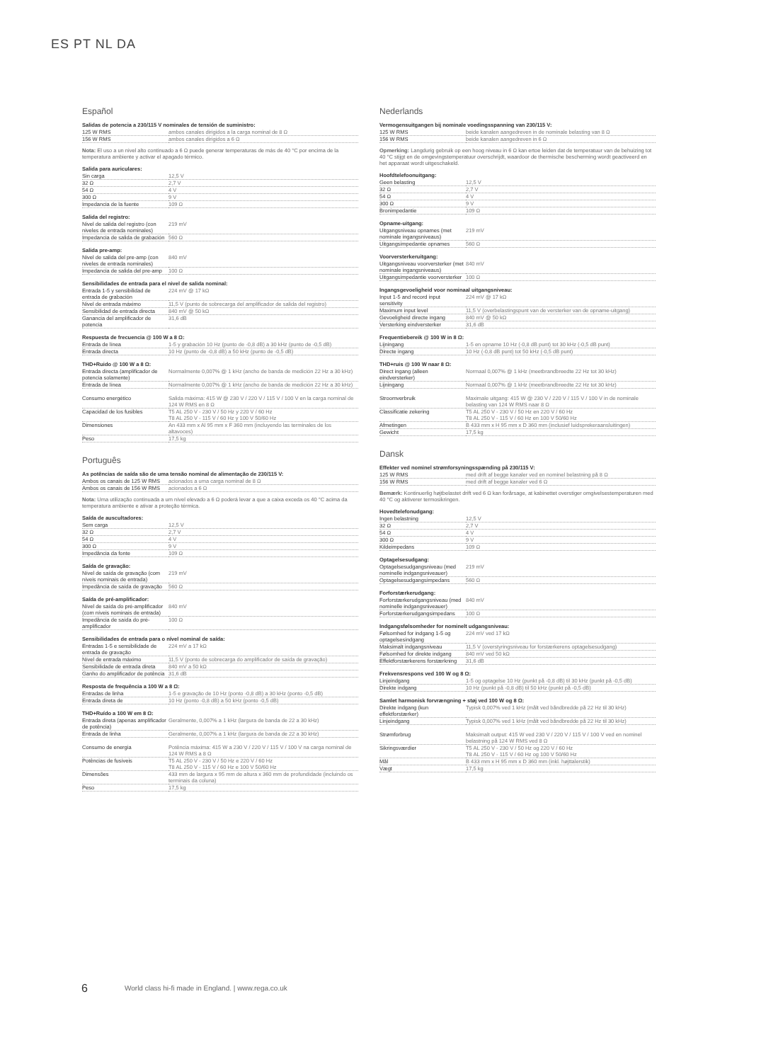ES PT NL DA
Español
Salidas de potencia a 230/115 V nominales de tensión de suministro:
| 125 W RMS | ambos canales dirigidos a la carga nominal de 8 Ω |
| 156 W RMS | ambos canales dirigidos a 6 Ω |
Nota: El uso a un nivel alto continuado a 6 Ω puede generar temperaturas de más de 40 °C por encima de la temperatura ambiente y activar el apagado térmico.
Salida para auriculares:
| Sin carga | 12,5 V |
| 32 Ω | 2,7 V |
| 54 Ω | 4 V |
| 300 Ω | 9 V |
| Impedancia de la fuente | 109 Ω |
Salida del registro:
| Nivel de salida del registro (con niveles de entrada nominales) | 219 mV |
| Impedancia de salida de grabación | 560 Ω |
Salida pre-amp:
| Nivel de salida del pre-amp (con niveles de entrada nominales) | 840 mV |
| Impedancia de salida del pre-amp | 100 Ω |
Sensibilidades de entrada para el nivel de salida nominal:
| Entrada 1-5 y sensibilidad de entrada de grabación | 224 mV @ 17 kΩ |
| Nivel de entrada máximo | 11,5 V (punto de sobrecarga del amplificador de salida del registro) |
| Sensibilidad de entrada directa | 840 mV @ 50 kΩ |
| Ganancia del amplificador de potencia | 31,6 dB |
Respuesta de frecuencia @ 100 W a 8 Ω:
| Entrada de línea | 1-5 y grabación 10 Hz (punto de -0,8 dB) a 30 kHz (punto de -0,5 dB) |
| Entrada directa | 10 Hz (punto de -0,8 dB) a 50 kHz (punto de -0,5 dB) |
THD+Ruido @ 100 W a 8 Ω:
| Entrada directa (amplificador de potencia solamente) | Normalmente 0,007% @ 1 kHz (ancho de banda de medición 22 Hz a 30 kHz) |
| Entrada de línea | Normalmente 0,007% @ 1 kHz (ancho de banda de medición 22 Hz a 30 kHz) |
| Consumo energético | Salida máxima: 415 W @ 230 V / 220 V / 115 V / 100 V en la carga nominal de 124 W RMS en 8 Ω |
| Capacidad de los fusibles | T5 AL 250 V - 230 V / 50 Hz y 220 V / 60 Hz T8 AL 250 V - 115 V / 60 Hz y 100 V 50/60 Hz |
| Dimensiones | An 433 mm x Al 95 mm x F 360 mm (incluyendo las terminales de los altavoces) |
| Peso | 17,5 kg |
Português
As potências de saída são de uma tensão nominal de alimentação de 230/115 V:
| Ambos os canais de 125 W RMS | acionados a uma carga nominal de 8 Ω |
| Ambos os canais de 156 W RMS | acionados a 6 Ω |
Nota: Uma utilização continuada a um nível elevado a 6 Ω poderá levar a que a caixa exceda os 40 °C acima da temperatura ambiente e ativar a proteção térmica.
Saída de auscultadores:
| Sem carga | 12,5 V |
| 32 Ω | 2,7 V |
| 54 Ω | 4 V |
| 300 Ω | 9 V |
| Impedância da fonte | 109 Ω |
Saída de gravação:
| Nível de saída de gravação (com níveis nominais de entrada) | 219 mV |
| Impedância de saída de gravação | 560 Ω |
Saída de pré-amplificador:
| Nível de saída do pré-amplificador (com níveis nominais de entrada) | 840 mV |
| Impedância de saída do pré-amplificador | 100 Ω |
Sensibilidades de entrada para o nível nominal de saída:
| Entradas 1-5 e sensibilidade de entrada de gravação | 224 mV a 17 kΩ |
| Nível de entrada máximo | 11,5 V (ponto de sobrecarga do amplificador de saída de gravação) |
| Sensibilidade de entrada direta | 840 mV a 50 kΩ |
| Ganho do amplificador de potência | 31,6 dB |
Resposta de frequência a 100 W a 8 Ω:
| Entradas de linha | 1-5 e gravação de 10 Hz (ponto -0,8 dB) a 30 kHz (ponto -0,5 dB) |
| Entrada direta de | 10 Hz (ponto -0,8 dB) a 50 kHz (ponto -0,5 dB) |
THD+Ruído a 100 W em 8 Ω:
| Entrada direta (apenas amplificador de potência) | Geralmente, 0,007% a 1 kHz (largura de banda de 22 a 30 kHz) |
| Entrada de linha | Geralmente, 0,007% a 1 kHz (largura de banda de 22 a 30 kHz) |
| Consumo de energia | Potência máxima: 415 W a 230 V / 220 V / 115 V / 100 V na carga nominal de 124 W RMS a 8 Ω |
| Potências de fusíveis | T5 AL 250 V - 230 V / 50 Hz e 220 V / 60 Hz T8 AL 250 V - 115 V / 60 Hz e 100 V 50/60 Hz |
| Dimensões | 433 mm de largura x 95 mm de altura x 360 mm de profundidade (incluindo os terminais da coluna) |
| Peso | 17,5 kg |
Nederlands
Vermogensuitgangen bij nominale voedingsspanning van 230/115 V:
| 125 W RMS | beide kanalen aangedreven in de nominale belasting van 8 Ω |
| 156 W RMS | beide kanalen aangedreven in 6 Ω |
Opmerking: Langdurig gebruik op een hoog niveau in 6 Ω kan ertoe leiden dat de temperatuur van de behuizing tot 40 °C stijgt en de omgevingstemperatuur overschrijdt, waardoor de thermische bescherming wordt geactiveerd en het apparaat wordt uitgeschakeld.
Hoofdtelefoonuitgang:
| Geen belasting | 12,5 V |
| 32 Ω | 2,7 V |
| 54 Ω | 4 V |
| 300 Ω | 9 V |
| Bronimpedantie | 109 Ω |
Opname-uitgang:
| Uitgangsniveau opnames (met nominale ingangsniveaus) | 219 mV |
| Uitgangsimpedantie opnames | 560 Ω |
Voorversterkeruitgang:
| Uitgangsniveau voorversterker (met nominale ingangsniveaus) | 840 mV |
| Uitgangsimpedantie voorversterker | 100 Ω |
Ingangsgevoeligheid voor nominaal uitgangsniveau:
| Input 1-5 and record input sensitivity | 224 mV @ 17 kΩ |
| Maximum input level | 11,5 V (overbelastingspunt van de versterker van de opname-uitgang) |
| Gevoeligheid directe ingang | 840 mV @ 50 kΩ |
| Versterking eindversterker | 31,6 dB |
Frequentiebereik @ 100 W in 8 Ω:
| Lijningang | 1-5 en opname 10 Hz (-0,8 dB punt) tot 30 kHz (-0,5 dB punt) |
| Directe ingang | 10 Hz (-0,8 dB punt) tot 50 kHz (-0,5 dB punt) |
THD+ruis @ 100 W naar 8 Ω:
| Direct ingang (alleen eindversterker) | Normaal 0,007% @ 1 kHz (meetbrandbreedte 22 Hz tot 30 kHz) |
| Lijningang | Normaal 0,007% @ 1 kHz (meetbrandbreedte 22 Hz tot 30 kHz) |
| Stroomverbruik | Maximale uitgang: 415 W @ 230 V / 220 V / 115 V / 100 V in de nominale belasting van 124 W RMS naar 8 Ω |
| Classificatie zekering | T5 AL 250 V - 230 V / 50 Hz en 220 V / 60 Hz T8 AL 250 V - 115 V / 60 Hz en 100 V 50/60 Hz |
| Afmetingen | B 433 mm x H 95 mm x D 360 mm (inclusief luidsprekeraansluitingen) |
| Gewicht | 17,5 kg |
Dansk
Effekter ved nominel strømforsyningsspænding på 230/115 V:
| 125 W RMS | med drift af begge kanaler ved en nominel belastning på 8 Ω |
| 156 W RMS | med drift af begge kanaler ved 6 Ω |
Bemærk: Kontinuerlig højtbelastet drift ved 6 Ω kan forårsage, at kabinettet overstiger omgivelsestemperaturen med 40 °C og aktiverer termosikringen.
Hovedtelefonudgang:
| Ingen belastning | 12,5 V |
| 32 Ω | 2,7 V |
| 54 Ω | 4 V |
| 300 Ω | 9 V |
| Kildeimpedans | 109 Ω |
Optagelsesudgang:
| Optagelsesudgangsniveau (med nominelle indgangsniveauer) | 219 mV |
| Optagelsesudgangsimpedans | 560 Ω |
Forforstærkerudgang:
| Forforstærkerudgangsniveau (med nominelle indgangsniveauer) | 840 mV |
| Forforstærkerudgangsimpedans | 100 Ω |
Indgangsfølsomheder for nominelt udgangsniveau:
| Følsomhed for indgang 1-5 og optagelsesindgang | 224 mV ved 17 kΩ |
| Maksimalt indgangsniveau | 11,5 V (overstyringsniveau for forstærkerens optagelsesudgang) |
| Følsomhed for direkte indgang | 840 mV ved 50 kΩ |
| Effektforstærkerens forstærkning | 31,6 dB |
Frekvensrespons ved 100 W og 8 Ω:
| Linjeindgang | 1-5 og optagelse 10 Hz (punkt på -0,8 dB) til 30 kHz (punkt på -0,5 dB) |
| Direkte indgang | 10 Hz (punkt på -0,8 dB) til 50 kHz (punkt på -0,5 dB) |
Samlet harmonisk forvrængning + støj ved 100 W og 8 Ω:
| Direkte indgang (kun effektforstærker) | Typisk 0,007% ved 1 kHz (målt ved båndbredde på 22 Hz til 30 kHz) |
| Linjeindgang | Typisk 0,007% ved 1 kHz (målt ved båndbredde på 22 Hz til 30 kHz) |
| Strømforbrug | Maksimalt output: 415 W ved 230 V / 220 V / 115 V / 100 V ved en nominel belastning på 124 W RMS ved 8 Ω |
| Sikringsværdier | T5 AL 250 V - 230 V / 50 Hz og 220 V / 60 Hz T8 AL 250 V - 115 V / 60 Hz og 100 V 50/60 Hz |
| Mål | B 433 mm x H 95 mm x D 360 mm (inkl. højttalerstik) |
| Vægt | 17,5 kg |
6
World class hi-fi made in England. | www.rega.co.uk